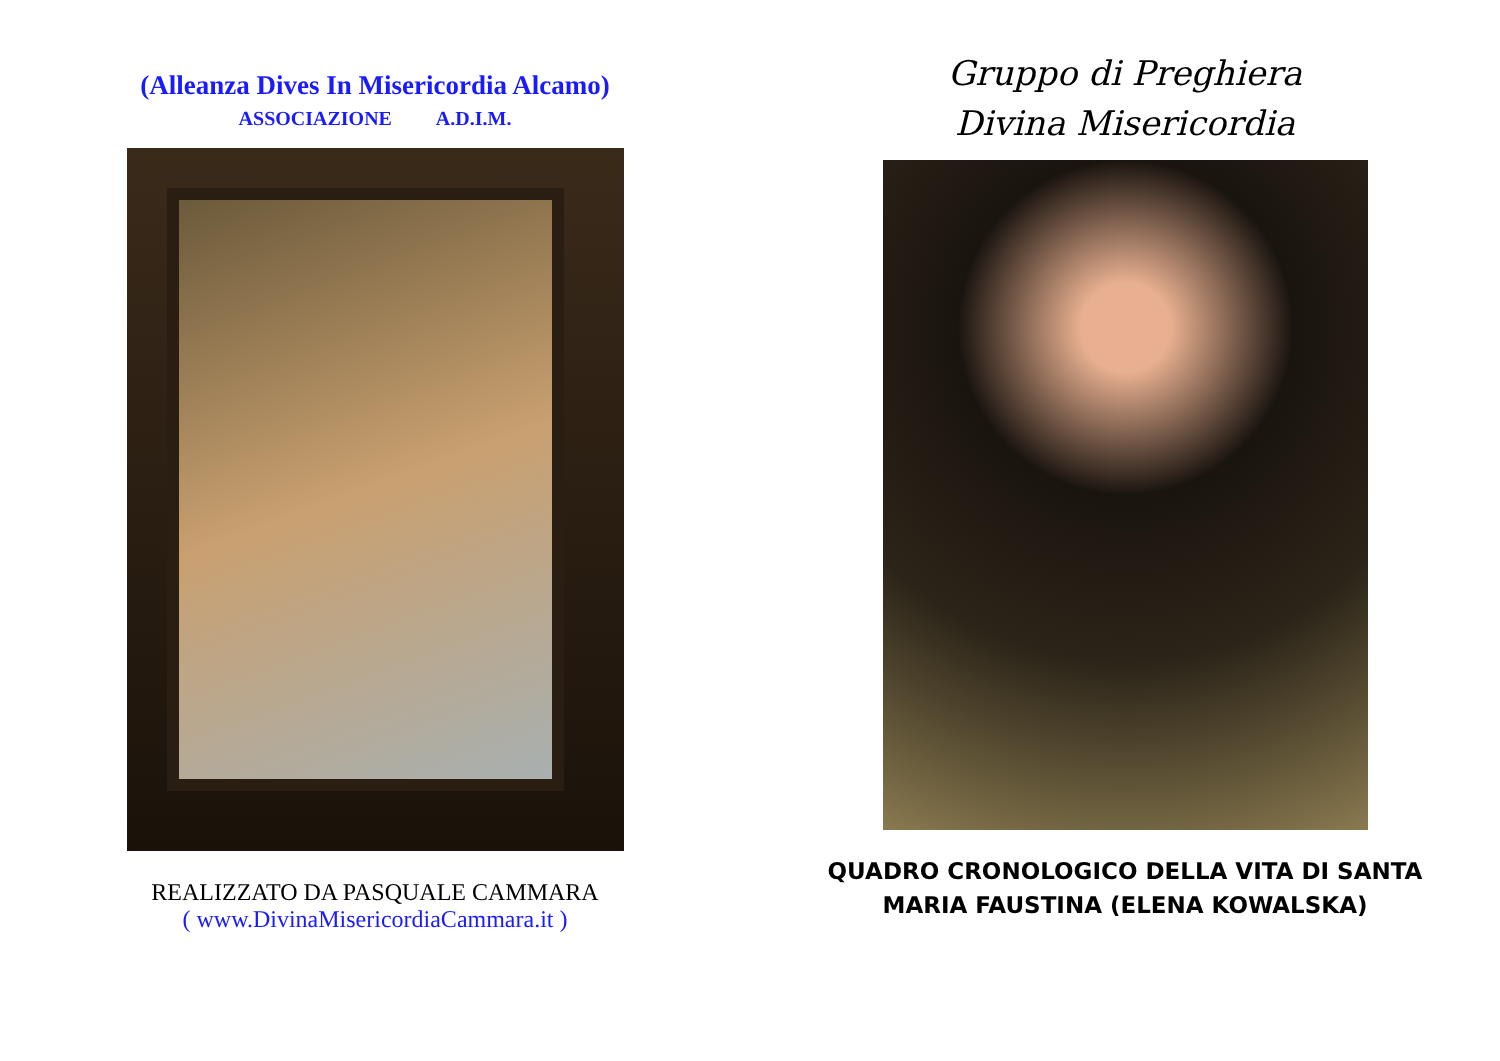(Alleanza Dives In Misericordia Alcamo)
ASSOCIAZIONE A.D.I.M.
REALIZZATO DA PASQUALE CAMMARA
( www.DivinaMisericordiaCammara.it )
Gruppo di Preghiera
Divina Misericordia
QUADRO CRONOLOGICO DELLA VITA DI SANTA
MARIA FAUSTINA (ELENA KOWALSKA)